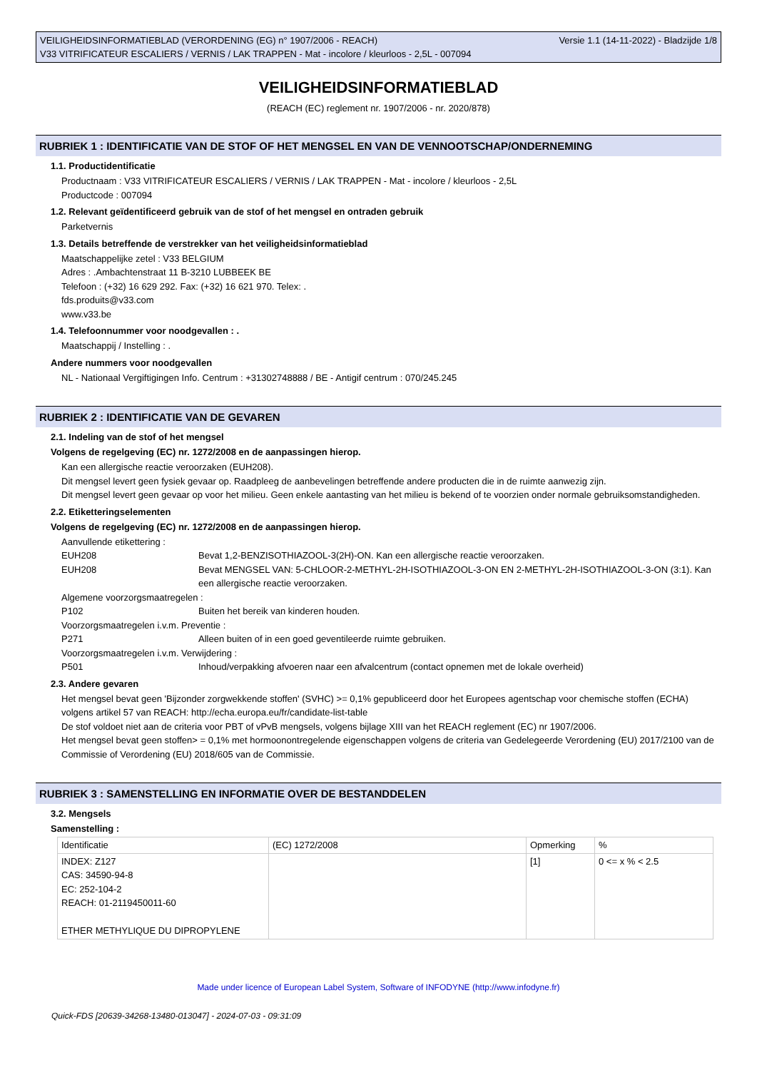VEILIGHEIDSINFORMATIEBLAD (VERORDENING (EG) n° 1907/2006 - REACH) Versie 1.1 (14-11-2022) - Bladzijde 1/8
V33 VITRIFICATEUR ESCALIERS / VERNIS / LAK TRAPPEN - Mat - incolore / kleurloos - 2,5L - 007094
VEILIGHEIDSINFORMATIEBLAD
(REACH (EC) reglement nr. 1907/2006 - nr. 2020/878)
RUBRIEK 1 : IDENTIFICATIE VAN DE STOF OF HET MENGSEL EN VAN DE VENNOOTSCHAP/ONDERNEMING
1.1. Productidentificatie
Productnaam : V33 VITRIFICATEUR ESCALIERS / VERNIS / LAK TRAPPEN - Mat - incolore / kleurloos - 2,5L
Productcode : 007094
1.2. Relevant geïdentificeerd gebruik van de stof of het mengsel en ontraden gebruik
Parketvernis
1.3. Details betreffende de verstrekker van het veiligheidsinformatieblad
Maatschappelijke zetel : V33 BELGIUM
Adres : .Ambachtenstraat 11 B-3210 LUBBEEK BE
Telefoon : (+32) 16 629 292. Fax: (+32) 16 621 970. Telex: .
fds.produits@v33.com
www.v33.be
1.4. Telefoonnummer voor noodgevallen : .
Maatschappij / Instelling : .
Andere nummers voor noodgevallen
NL - Nationaal Vergiftigingen Info. Centrum : +31302748888 / BE - Antigif centrum : 070/245.245
RUBRIEK 2 : IDENTIFICATIE VAN DE GEVAREN
2.1. Indeling van de stof of het mengsel
Volgens de regelgeving (EC) nr. 1272/2008 en de aanpassingen hierop.
Kan een allergische reactie veroorzaken (EUH208).
Dit mengsel levert geen fysiek gevaar op. Raadpleeg de aanbevelingen betreffende andere producten die in de ruimte aanwezig zijn.
Dit mengsel levert geen gevaar op voor het milieu. Geen enkele aantasting van het milieu is bekend of te voorzien onder normale gebruiksomstandigheden.
2.2. Etiketteringselementen
Volgens de regelgeving (EC) nr. 1272/2008 en de aanpassingen hierop.
Aanvullende etikettering :
EUH208 Bevat 1,2-BENZISOTHIAZOOL-3(2H)-ON. Kan een allergische reactie veroorzaken.
EUH208 Bevat MENGSEL VAN: 5-CHLOOR-2-METHYL-2H-ISOTHIAZOOL-3-ON EN 2-METHYL-2H-ISOTHIAZOOL-3-ON (3:1). Kan een allergische reactie veroorzaken.
Algemene voorzorgsmaatregelen :
P102 Buiten het bereik van kinderen houden.
Voorzorgsmaatregelen i.v.m. Preventie :
P271 Alleen buiten of in een goed geventileerde ruimte gebruiken.
Voorzorgsmaatregelen i.v.m. Verwijdering :
P501 Inhoud/verpakking afvoeren naar een afvalcentrum (contact opnemen met de lokale overheid)
2.3. Andere gevaren
Het mengsel bevat geen 'Bijzonder zorgwekkende stoffen' (SVHC) >= 0,1% gepubliceerd door het Europees agentschap voor chemische stoffen (ECHA) volgens artikel 57 van REACH: http://echa.europa.eu/fr/candidate-list-table
De stof voldoet niet aan de criteria voor PBT of vPvB mengsels, volgens bijlage XIII van het REACH reglement (EC) nr 1907/2006.
Het mengsel bevat geen stoffen> = 0,1% met hormoonontregelende eigenschappen volgens de criteria van Gedelegeerde Verordening (EU) 2017/2100 van de Commissie of Verordening (EU) 2018/605 van de Commissie.
RUBRIEK 3 : SAMENSTELLING EN INFORMATIE OVER DE BESTANDDELEN
3.2. Mengsels
Samenstelling :
| Identificatie | (EC) 1272/2008 | Opmerking | % |
| INDEX: Z127 CAS: 34590-94-8 EC: 252-104-2 REACH: 01-2119450011-60 ETHER METHYLIQUE DU DIPROPYLENE | | [1] | 0 <= x % < 2.5 |
Made under licence of European Label System, Software of INFODYNE (http://www.infodyne.fr)
Quick-FDS [20639-34268-13480-013047] - 2024-07-03 - 09:31:09